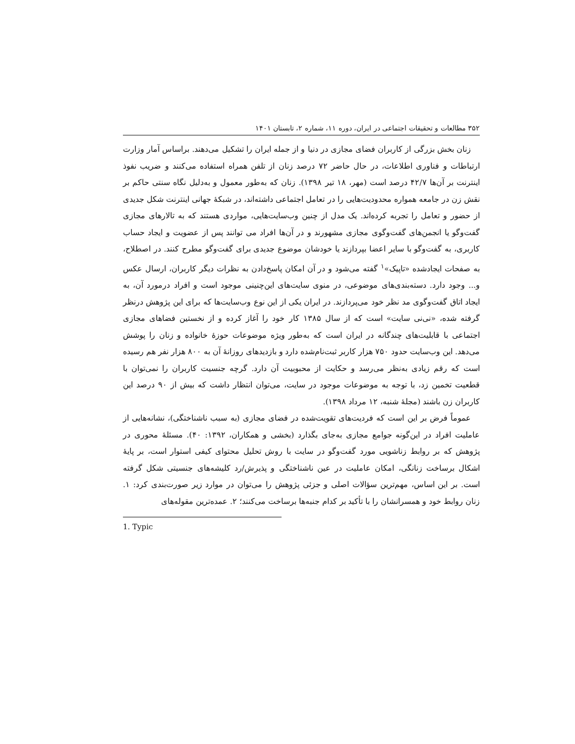۳۵۲ مطالعات و تحقیقات اجتماعی در ایران، دوره ۱۱، شماره ۲، تابستان ۱۴۰۱
زنان بخش بزرگی از کاربران فضای مجازی در دنیا و از جمله ایران را تشکیل می‌دهند. براساس آمار وزارت ارتباطات و فناوری اطلاعات، در حال حاضر ۷۲ درصد زنان از تلفن همراه استفاده می‌کنند و ضریب نفوذ اینترنت بر آن‌ها ۴۲/۷ درصد است (مهر، ۱۸ تیر ۱۳۹۸). زنان که به‌طور معمول و به‌دلیل نگاه سنتی حاکم بر نقش زن در جامعه همواره محدودیت‌هایی را در تعامل اجتماعی داشته‌اند، در شبکهٔ جهانی اینترنت شکل جدیدی از حضور و تعامل را تجربه کرده‌اند. یک مدل از چنین وب‌سایت‌هایی، مواردی هستند که به تالارهای مجازی گفت‌وگو یا انجمن‌های گفت‌وگوی مجازی مشهورند و در آن‌ها افراد می توانند پس از عضویت و ایجاد حساب کاربری، به گفت‌وگو با سایر اعضا بپردازند یا خودشان موضوع جدیدی برای گفت‌وگو مطرح کنند. در اصطلاح، به صفحات ایجادشده «تاپیک»<sup>۱</sup> گفته می‌شود و در آن امکان پاسخ‌دادن به نظرات دیگر کاربران، ارسال عکس و... وجود دارد. دسته‌بندی‌های موضوعی، در منوی سایت‌های این‌چنینی موجود است و افراد درمورد آن، به ایجاد اتاق گفت‌وگوی مد نظر خود می‌پردازند. در ایران یکی از این نوع وب‌سایت‌ها که برای این پژوهش درنظر گرفته شده، «نی‌نی سایت» است که از سال ۱۳۸۵ کار خود را آغاز کرده و از نخستین فضاهای مجازی اجتماعی با قابلیت‌های چندگانه در ایران است که به‌طور ویژه موضوعات حوزهٔ خانواده و زنان را پوشش می‌دهد. این وب‌سایت حدود ۷۵۰ هزار کاربر ثبت‌نام‌شده دارد و بازدیدهای روزانهٔ آن به ۸۰۰ هزار نفر هم رسیده است که رقم زیادی به‌نظر می‌رسد و حکایت از محبوبیت آن دارد. گرچه جنسیت کاربران را نمی‌توان با قطعیت تخمین زد، با توجه به موضوعات موجود در سایت، می‌توان انتظار داشت که بیش از ۹۰ درصد این کاربران زن باشند (مجلهٔ شنبه، ۱۲ مرداد ۱۳۹۸).
عموماً فرض بر این است که فردیت‌های تقویت‌شده در فضای مجازی (به سبب ناشناختگی)، نشانه‌هایی از عاملیت افراد در این‌گونه جوامع مجازی به‌جای بگذارد (بخشی و همکاران، ۱۳۹۲: ۴۰). مسئلهٔ محوری در پژوهش که بر روابط زناشویی مورد گفت‌وگو در سایت با روش تحلیل محتوای کیفی استوار است، بر پایهٔ اشکال برساخت زنانگی، امکان عاملیت در عین ناشناختگی و پذیرش/رد کلیشه‌های جنسیتی شکل گرفته است. بر این اساس، مهم‌ترین سؤالات اصلی و جزئی پژوهش را می‌توان در موارد زیر صورت‌بندی کرد: ۱. زنان روابط خود و همسرانشان را با تأکید بر کدام جنبه‌ها برساخت می‌کنند؛ ۲. عمده‌ترین مقوله‌های
1. Typic